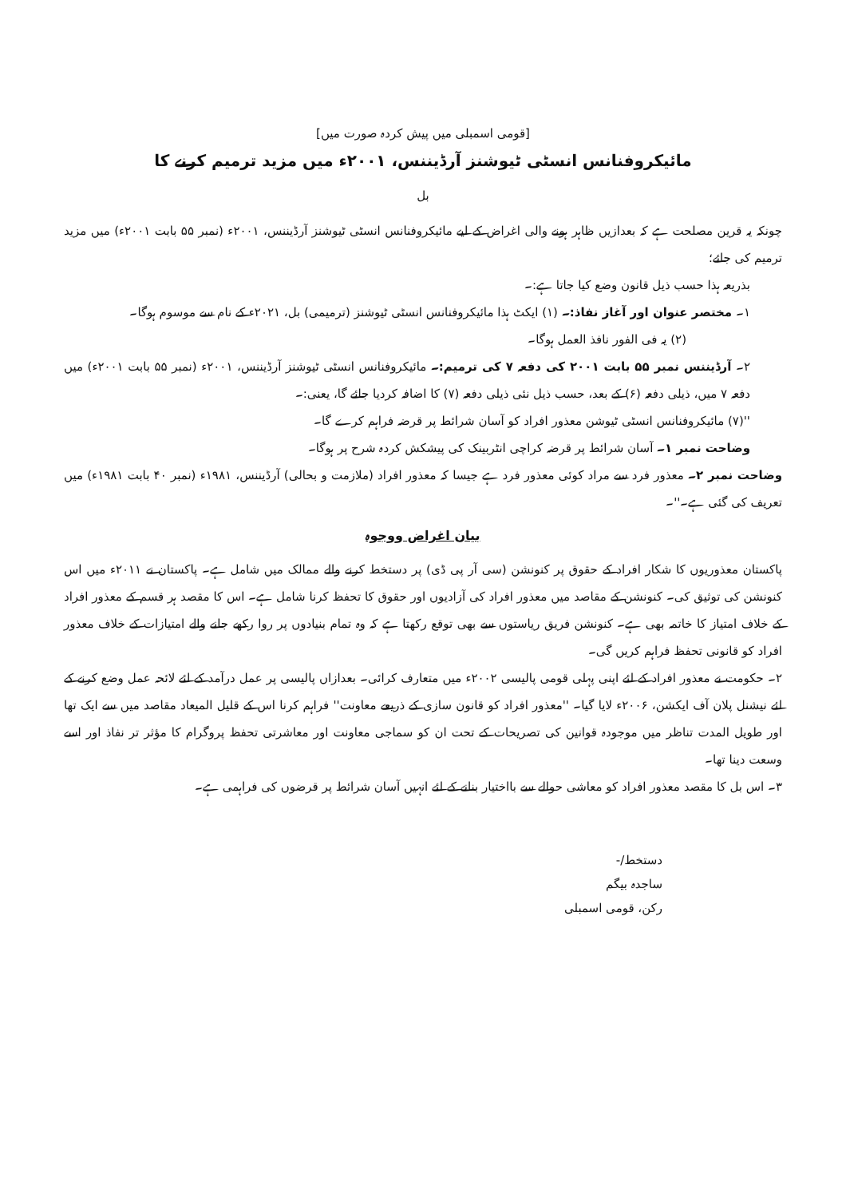[قومی اسمبلی میں پیش کردہ صورت میں]
مائیکروفنانس انسٹی ٹیوشنز آرڈیننس، ۲۰۰۱ء میں مزید ترمیم کرنے کا
بل
چونکہ یہ قرین مصلحت ہے کہ بعدازیں ظاہر ہونے والی اغراض کے لیے مائیکروفنانس انسٹی ٹیوشنز آرڈیننس، ۲۰۰۱ء (نمبر ۵۵ بابت ۲۰۰۱ء) میں مزید ترمیم کی جائے؛
بذریعہ ہذا حسب ذیل قانون وضع کیا جاتا ہے:۔
۱۔ مختصر عنوان اور آغاز نفاذ:۔ (۱) ایکٹ ہذا مائیکروفنانس انسٹی ٹیوشنز (ترمیمی) بل، ۲۰۲۱ء کے نام سے موسوم ہوگا۔
(۲) یہ فی الفور نافذ العمل ہوگا۔
۲۔ آرڈیننس نمبر ۵۵ بابت ۲۰۰۱ کی دفعہ ۷ کی ترمیم:۔ مائیکروفنانس انسٹی ٹیوشنز آرڈیننس، ۲۰۰۱ء (نمبر ۵۵ بابت ۲۰۰۱ء) میں دفعہ ۷ میں، ذیلی دفعہ (۶) کے بعد، حسب ذیل نئی ذیلی دفعہ (۷) کا اضافہ کردیا جائے گا، یعنی:۔
''(۷) مائیکروفنانس انسٹی ٹیوشن معذور افراد کو آسان شرائط پر قرضہ فراہم کرے گا۔
وضاحت نمبر ۱۔ آسان شرائط پر قرضہ کراچی انٹربینک کی پیشکش کردہ شرح پر ہوگا۔
وضاحت نمبر ۲۔ معذور فرد سے مراد کوئی معذور فرد ہے جیسا کہ معذور افراد (ملازمت و بحالی) آرڈیننس، ۱۹۸۱ء (نمبر ۴۰ بابت ۱۹۸۱ء) میں تعریف کی گئی ہے۔''۔
بیان اغراض ووجوہ
پاکستان معذوریوں کا شکار افراد کے حقوق پر کنونشن (سی آر پی ڈی) پر دستخط کرنے والے ممالک میں شامل ہے۔ پاکستان نے ۲۰۱۱ء میں اس کنونشن کی توثیق کی۔ کنونشن کے مقاصد میں معذور افراد کی آزادیوں اور حقوق کا تحفظ کرنا شامل ہے۔ اس کا مقصد ہر قسم کے معذور افراد کے خلاف امتیاز کا خاتمہ بھی ہے۔ کنونشن فریق ریاستوں سے بھی توقع رکھتا ہے کہ وہ تمام بنیادوں پر روا رکھے جانے والے امتیازات کے خلاف معذور افراد کو قانونی تحفظ فراہم کریں گی۔
۲۔ حکومت نے معذور افراد کے لئے اپنی پہلی قومی پالیسی ۲۰۰۲ء میں متعارف کرائی۔ بعدازاں پالیسی پر عمل درآمد کے لئے لائحہ عمل وضع کرنے کے لئے نیشنل پلان آف ایکشن، ۲۰۰۶ء لایا گیا۔ ''معذور افراد کو قانون سازی کے ذریعے معاونت'' فراہم کرنا اس کے قلیل المیعاد مقاصد میں سے ایک تھا اور طویل المدت تناظر میں موجودہ قوانین کی تصریحات کے تحت ان کو سماجی معاونت اور معاشرتی تحفظ پروگرام کا مؤثر تر نفاذ اور اسے وسعت دینا تھا۔
۳۔ اس بل کا مقصد معذور افراد کو معاشی حوالے سے بااختیار بنانے کے لئے انہیں آسان شرائط پر قرضوں کی فراہمی ہے۔
دستخط/-
ساجدہ بیگم
رکن، قومی اسمبلی